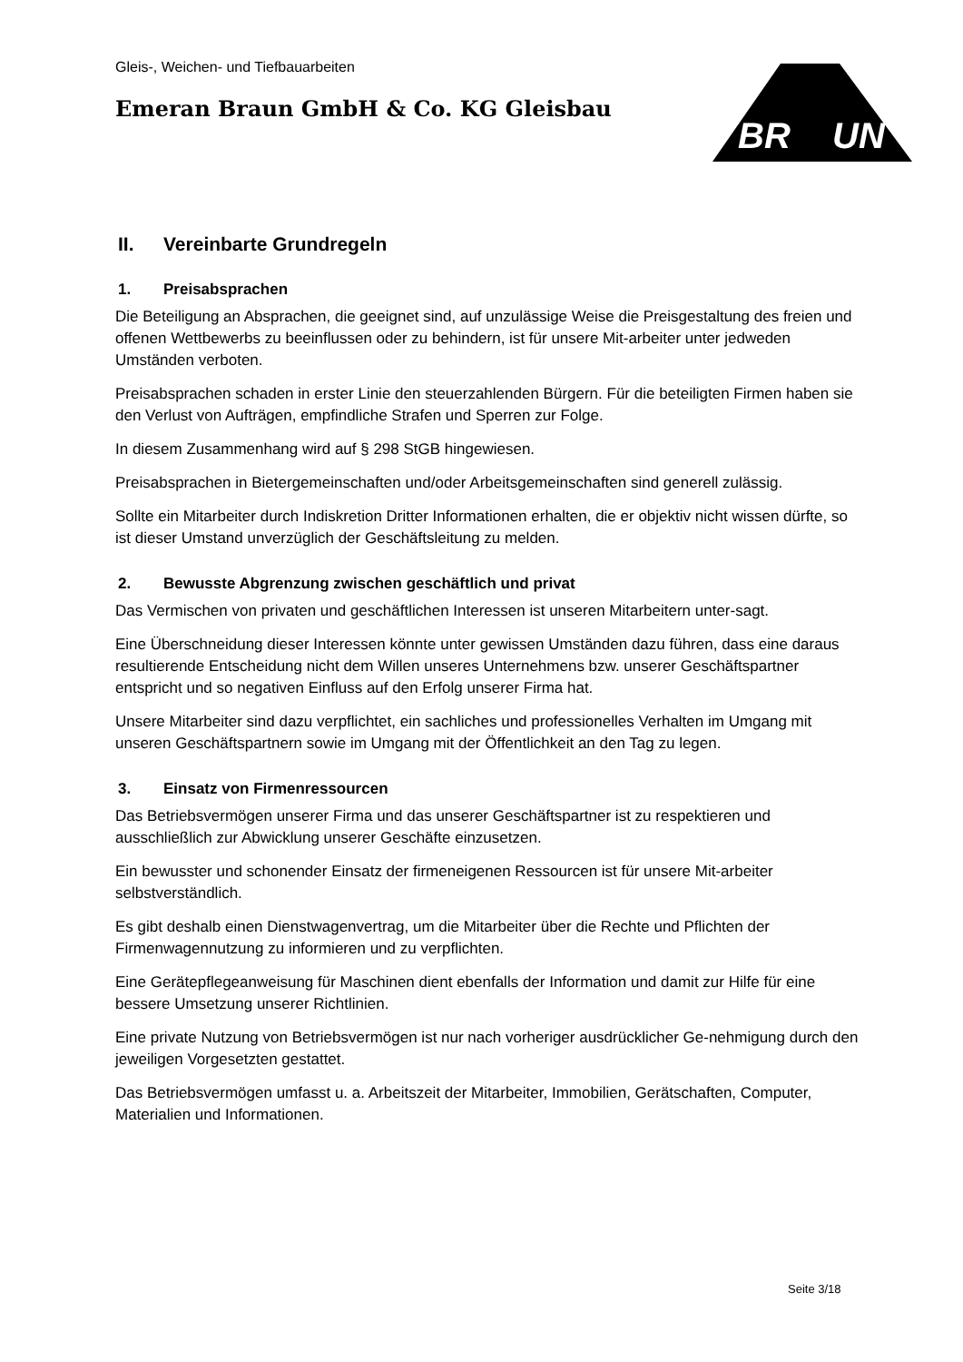BR
UN
Gleis-, Weichen- und Tiefbauarbeiten
Emeran Braun GmbH & Co. KG Gleisbau
II. Vereinbarte Grundregeln
1. Preisabsprachen
Die Beteiligung an Absprachen, die geeignet sind, auf unzulässige Weise die Preisgestaltung des freien und offenen Wettbewerbs zu beeinflussen oder zu behindern, ist für unsere Mit-arbeiter unter jedweden Umständen verboten.
Preisabsprachen schaden in erster Linie den steuerzahlenden Bürgern. Für die beteiligten Firmen haben sie den Verlust von Aufträgen, empfindliche Strafen und Sperren zur Folge.
In diesem Zusammenhang wird auf § 298 StGB hingewiesen.
Preisabsprachen in Bietergemeinschaften und/oder Arbeitsgemeinschaften sind generell zulässig.
Sollte ein Mitarbeiter durch Indiskretion Dritter Informationen erhalten, die er objektiv nicht wissen dürfte, so ist dieser Umstand unverzüglich der Geschäftsleitung zu melden.
2. Bewusste Abgrenzung zwischen geschäftlich und privat
Das Vermischen von privaten und geschäftlichen Interessen ist unseren Mitarbeitern unter-sagt.
Eine Überschneidung dieser Interessen könnte unter gewissen Umständen dazu führen, dass eine daraus resultierende Entscheidung nicht dem Willen unseres Unternehmens bzw. unserer Geschäftspartner entspricht und so negativen Einfluss auf den Erfolg unserer Firma hat.
Unsere Mitarbeiter sind dazu verpflichtet, ein sachliches und professionelles Verhalten im Umgang mit unseren Geschäftspartnern sowie im Umgang mit der Öffentlichkeit an den Tag zu legen.
3. Einsatz von Firmenressourcen
Das Betriebsvermögen unserer Firma und das unserer Geschäftspartner ist zu respektieren und ausschließlich zur Abwicklung unserer Geschäfte einzusetzen.
Ein bewusster und schonender Einsatz der firmeneigenen Ressourcen ist für unsere Mit-arbeiter selbstverständlich.
Es gibt deshalb einen Dienstwagenvertrag, um die Mitarbeiter über die Rechte und Pflichten der Firmenwagennutzung zu informieren und zu verpflichten.
Eine Gerätepflegeanweisung für Maschinen dient ebenfalls der Information und damit zur Hilfe für eine bessere Umsetzung unserer Richtlinien.
Eine private Nutzung von Betriebsvermögen ist nur nach vorheriger ausdrücklicher Ge-nehmigung durch den jeweiligen Vorgesetzten gestattet.
Das Betriebsvermögen umfasst u. a. Arbeitszeit der Mitarbeiter, Immobilien, Gerätschaften, Computer, Materialien und Informationen.
Seite 3/18